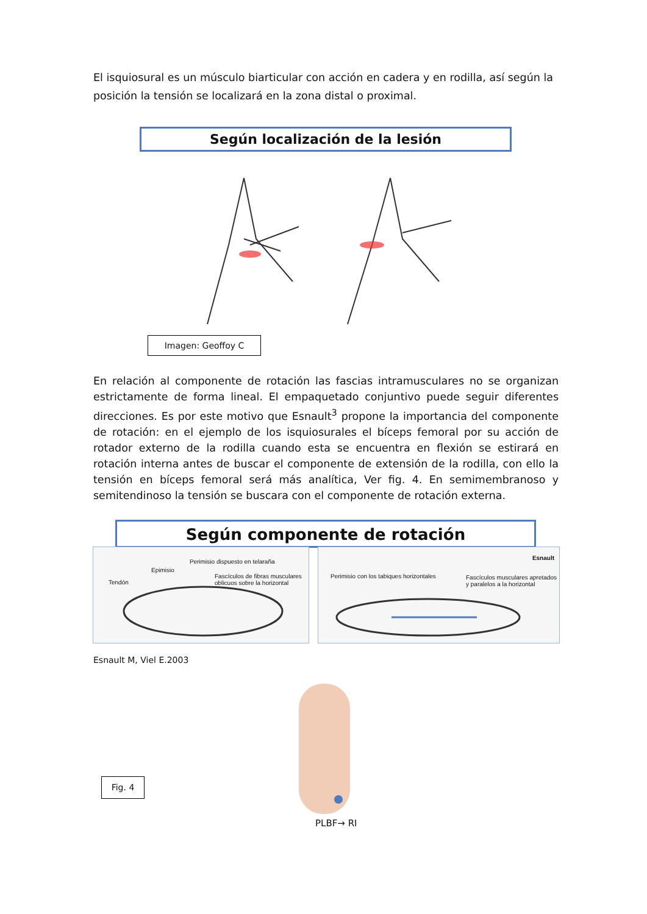El isquiosural es un músculo biarticular con acción en cadera y en rodilla, así según la posición la tensión se localizará en la zona distal o proximal.
Según localización de la lesión
Imagen: Geoffoy C
En relación al componente de rotación las fascias intramusculares no se organizan estrictamente de forma lineal. El empaquetado conjuntivo puede seguir diferentes direcciones. Es por este motivo que Esnault<sup>3</sup> propone la importancia del componente de rotación: en el ejemplo de los isquiosurales el bíceps femoral por su acción de rotador externo de la rodilla cuando esta se encuentra en flexión se estirará en rotación interna antes de buscar el componente de extensión de la rodilla, con ello la tensión en bíceps femoral será más analítica, Ver fig. 4. En semimembranoso y semitendinoso la tensión se buscara con el componente de rotación externa.
Según componente de rotación
Perimisio dispuesto en telaraña
Epimisio
Fascículos de fibras musculares
oblicuos sobre la horizontal Tendón
Esnault
Perimisio con los tabiques horizontales Fascículos musculares apretados
y paralelos a la horizontal
Esnault M, Viel E.2003
Fig. 4
PLBF→ RI